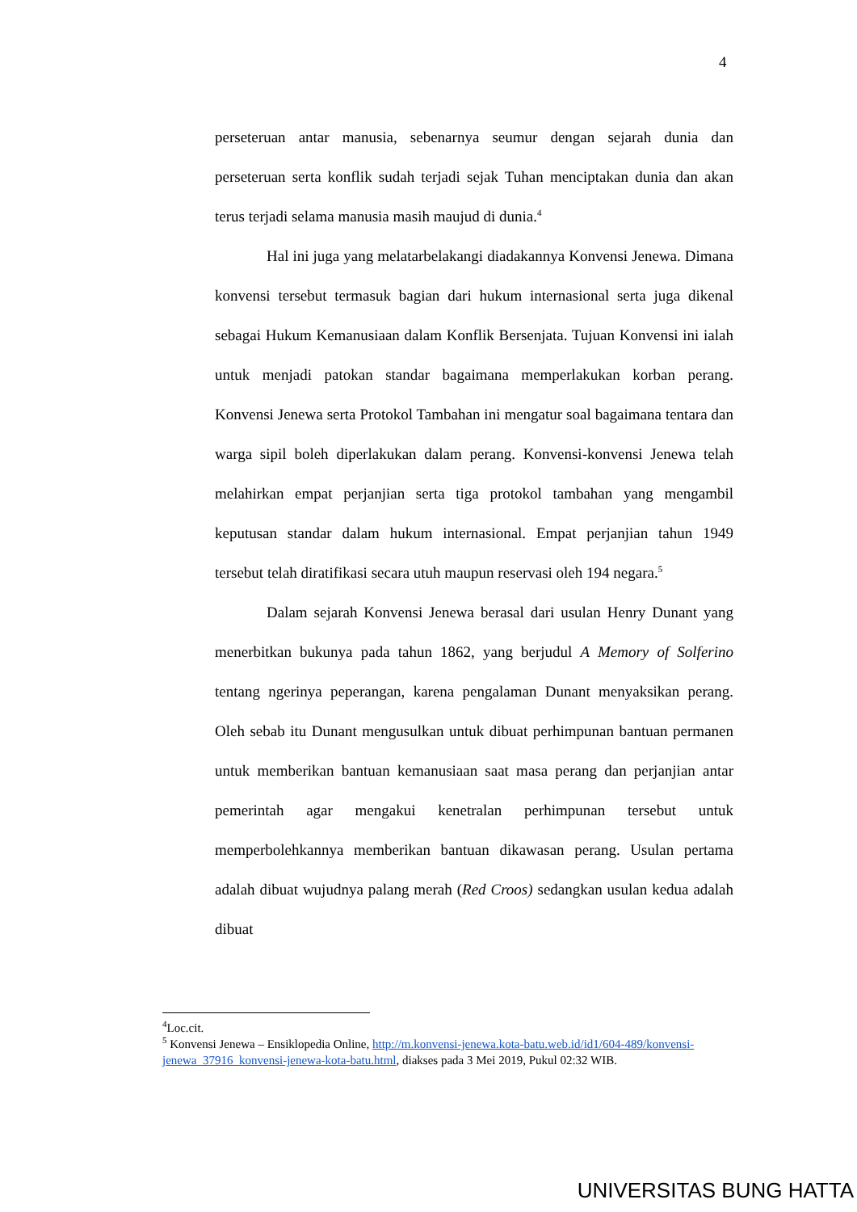4
perseteruan antar manusia, sebenarnya seumur dengan sejarah dunia dan perseteruan serta konflik sudah terjadi sejak Tuhan menciptakan dunia dan akan terus terjadi selama manusia masih maujud di dunia.<sup>4</sup>
Hal ini juga yang melatarbelakangi diadakannya Konvensi Jenewa. Dimana konvensi tersebut termasuk bagian dari hukum internasional serta juga dikenal sebagai Hukum Kemanusiaan dalam Konflik Bersenjata. Tujuan Konvensi ini ialah untuk menjadi patokan standar bagaimana memperlakukan korban perang. Konvensi Jenewa serta Protokol Tambahan ini mengatur soal bagaimana tentara dan warga sipil boleh diperlakukan dalam perang. Konvensi-konvensi Jenewa telah melahirkan empat perjanjian serta tiga protokol tambahan yang mengambil keputusan standar dalam hukum internasional. Empat perjanjian tahun 1949 tersebut telah diratifikasi secara utuh maupun reservasi oleh 194 negara.<sup>5</sup>
Dalam sejarah Konvensi Jenewa berasal dari usulan Henry Dunant yang menerbitkan bukunya pada tahun 1862, yang berjudul A Memory of Solferino tentang ngerinya peperangan, karena pengalaman Dunant menyaksikan perang. Oleh sebab itu Dunant mengusulkan untuk dibuat perhimpunan bantuan permanen untuk memberikan bantuan kemanusiaan saat masa perang dan perjanjian antar pemerintah agar mengakui kenetralan perhimpunan tersebut untuk memperbolehkannya memberikan bantuan dikawasan perang. Usulan pertama adalah dibuat wujudnya palang merah (Red Croos) sedangkan usulan kedua adalah dibuat
<sup>4</sup> Loc.cit.
<sup>5</sup> Konvensi Jenewa – Ensiklopedia Online, http://m.konvensi-jenewa.kota-batu.web.id/id1/604-489/konvensi-jenewa_37916_konvensi-jenewa-kota-batu.html, diakses pada 3 Mei 2019, Pukul 02:32 WIB.
UNIVERSITAS BUNG HATTA